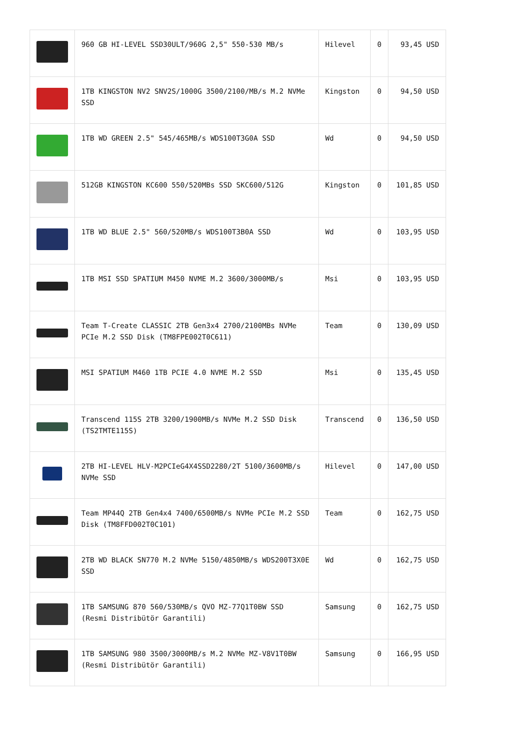| | 960 GB HI-LEVEL SSD30ULT/960G 2,5" 550-530 MB/s | Hilevel | 0 | 93,45 USD |
| | 1TB KINGSTON NV2 SNV2S/1000G 3500/2100/MB/s M.2 NVMe SSD | Kingston | 0 | 94,50 USD |
| | 1TB WD GREEN 2.5" 545/465MB/s WDS100T3G0A SSD | Wd | 0 | 94,50 USD |
| | 512GB KINGSTON KC600 550/520MBs SSD SKC600/512G | Kingston | 0 | 101,85 USD |
| | 1TB WD BLUE 2.5" 560/520MB/s WDS100T3B0A SSD | Wd | 0 | 103,95 USD |
| | 1TB MSI SSD SPATIUM M450 NVME M.2 3600/3000MB/s | Msi | 0 | 103,95 USD |
| | Team T-Create CLASSIC 2TB Gen3x4 2700/2100MBs NVMe PCIe M.2 SSD Disk (TM8FPE002T0C611) | Team | 0 | 130,09 USD |
| | MSI SPATIUM M460 1TB PCIE 4.0 NVME M.2 SSD | Msi | 0 | 135,45 USD |
| | Transcend 115S 2TB 3200/1900MB/s NVMe M.2 SSD Disk (TS2TMTE115S) | Transcend | 0 | 136,50 USD |
| | 2TB HI-LEVEL HLV-M2PCIeG4X4SSD2280/2T 5100/3600MB/s NVMe SSD | Hilevel | 0 | 147,00 USD |
| | Team MP44Q 2TB Gen4x4 7400/6500MB/s NVMe PCIe M.2 SSD Disk (TM8FFD002T0C101) | Team | 0 | 162,75 USD |
| | 2TB WD BLACK SN770 M.2 NVMe 5150/4850MB/s WDS200T3X0E SSD | Wd | 0 | 162,75 USD |
| | 1TB SAMSUNG 870 560/530MB/s QVO MZ-77Q1T0BW SSD (Resmi Distribütör Garantili) | Samsung | 0 | 162,75 USD |
| | 1TB SAMSUNG 980 3500/3000MB/s M.2 NVMe MZ-V8V1T0BW (Resmi Distribütör Garantili) | Samsung | 0 | 166,95 USD |